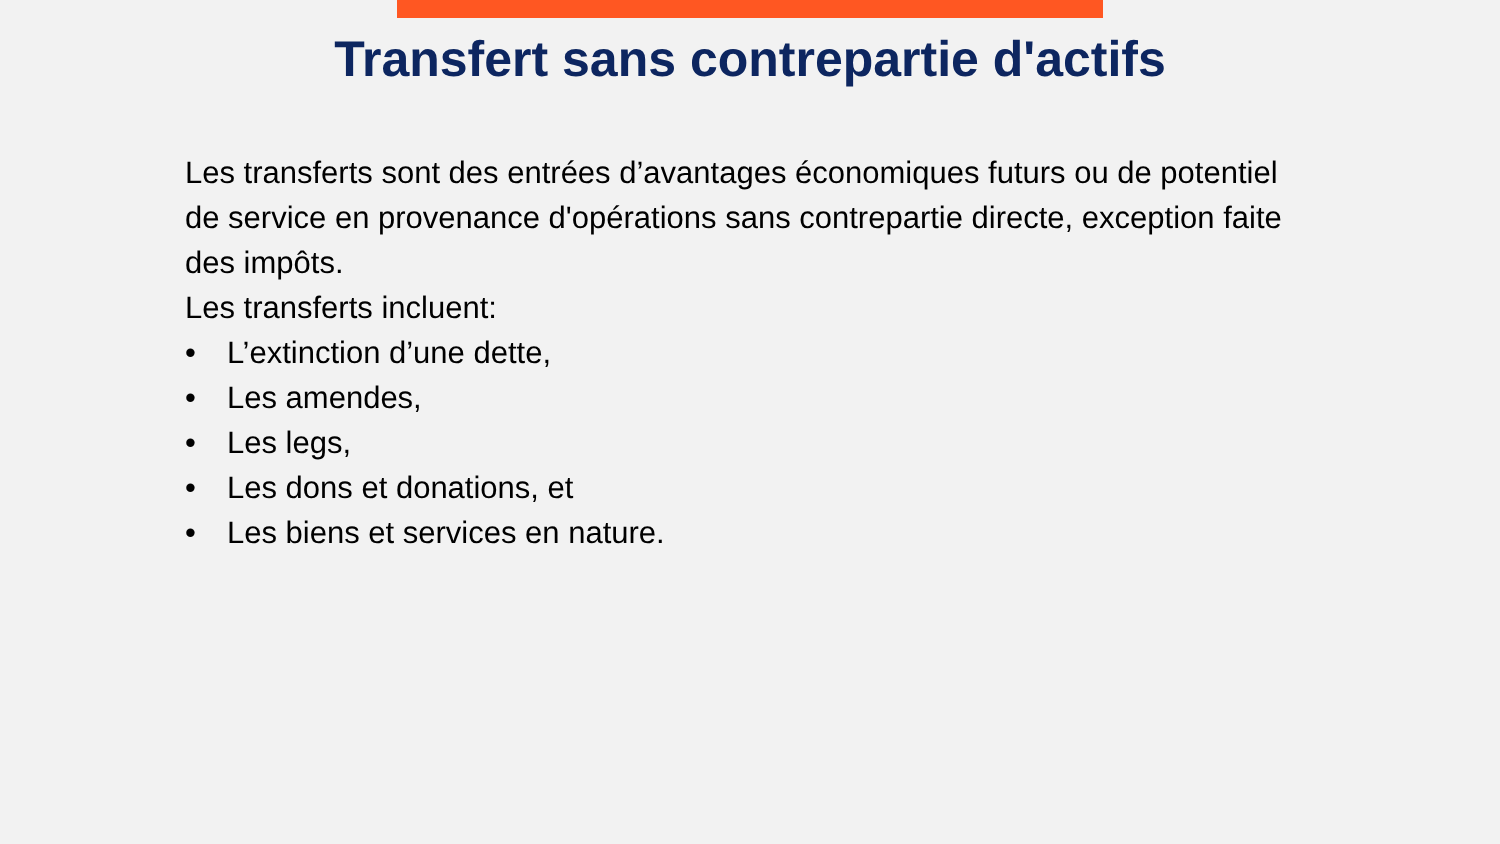Transfert sans contrepartie d'actifs
Les transferts sont des entrées d’avantages économiques futurs ou de potentiel de service en provenance d'opérations sans contrepartie directe, exception faite des impôts.
Les transferts incluent:
• L’extinction d’une dette,
• Les amendes,
• Les legs,
• Les dons et donations, et
• Les biens et services en nature.